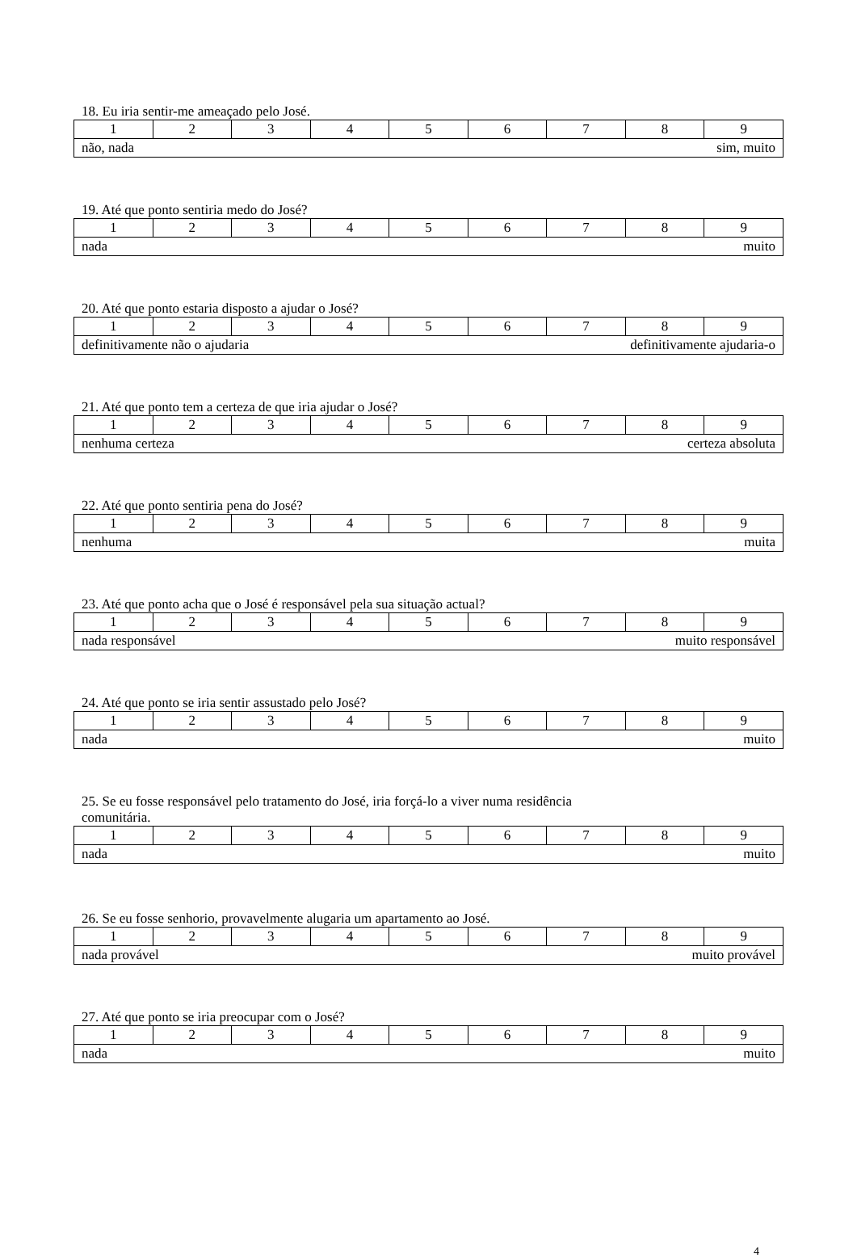18. Eu iria sentir-me ameaçado pelo José.
| 1 | 2 | 3 | 4 | 5 | 6 | 7 | 8 | 9 |
| não, nada | | | | | sim, muito | | | |
19. Até que ponto sentiria medo do José?
| 1 | 2 | 3 | 4 | 5 | 6 | 7 | 8 | 9 |
| nada | | | | | muito | | | |
20. Até que ponto estaria disposto a ajudar o José?
| 1 | 2 | 3 | 4 | 5 | 6 | 7 | 8 | 9 |
| definitivamente não o ajudaria | | | | | definitivamente ajudaria-o | | | |
21. Até que ponto tem a certeza de que iria ajudar o José?
| 1 | 2 | 3 | 4 | 5 | 6 | 7 | 8 | 9 |
| nenhuma certeza | | | | | certeza absoluta | | | |
22. Até que ponto sentiria pena do José?
| 1 | 2 | 3 | 4 | 5 | 6 | 7 | 8 | 9 |
| nenhuma | | | | | muita | | | |
23. Até que ponto acha que o José é responsável pela sua situação actual?
| 1 | 2 | 3 | 4 | 5 | 6 | 7 | 8 | 9 |
| nada responsável | | | | | muito responsável | | | |
24. Até que ponto se iria sentir assustado pelo José?
| 1 | 2 | 3 | 4 | 5 | 6 | 7 | 8 | 9 |
| nada | | | | | muito | | | |
25. Se eu fosse responsável pelo tratamento do José, iria forçá-lo a viver numa residência
comunitária.
| 1 | 2 | 3 | 4 | 5 | 6 | 7 | 8 | 9 |
| nada | | | | | muito | | | |
26. Se eu fosse senhorio, provavelmente alugaria um apartamento ao José.
| 1 | 2 | 3 | 4 | 5 | 6 | 7 | 8 | 9 |
| nada provável | | | | | muito provável | | | |
27. Até que ponto se iria preocupar com o José?
| 1 | 2 | 3 | 4 | 5 | 6 | 7 | 8 | 9 |
| nada | | | | | muito | | | |
4